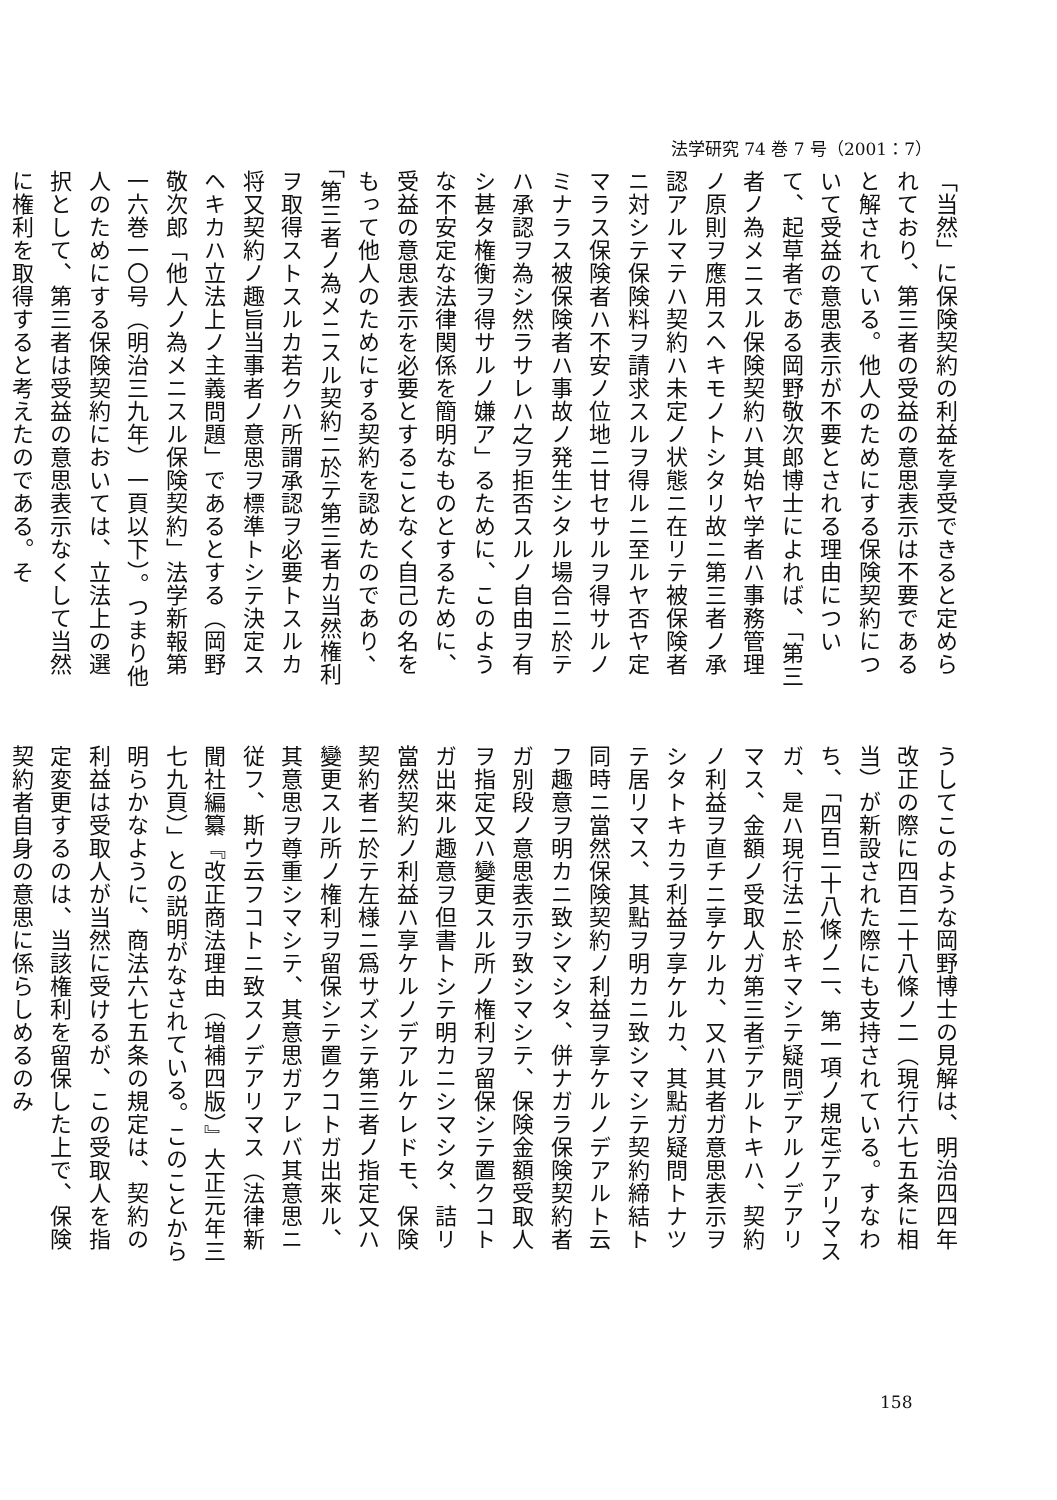法学研究 74 巻 7 号（2001：7）
「当然」に保険契約の利益を享受できると定められており、第三者の受益の意思表示は不要であると解されている。他人のためにする保険契約について受益の意思表示が不要とされる理由について、起草者である岡野敬次郎博士によれば、「第三者ノ為メニスル保険契約ハ其始ヤ学者ハ事務管理ノ原則ヲ應用スヘキモノトシタリ故ニ第三者ノ承認アルマテハ契約ハ未定ノ状態ニ在リテ被保険者ニ対シテ保険料ヲ請求スルヲ得ルニ至ルヤ否ヤ定マラス保険者ハ不安ノ位地ニ甘セサルヲ得サルノミナラス被保険者ハ事故ノ発生シタル場合ニ於テハ承認ヲ為シ然ラサレハ之ヲ拒否スルノ自由ヲ有シ甚タ権衡ヲ得サルノ嫌ア」るために、このような不安定な法律関係を簡明なものとするために、受益の意思表示を必要とすることなく自己の名をもって他人のためにする契約を認めたのであり、「第三者ノ為メニスル契約ニ於テ第三者カ当然権利ヲ取得ストスルカ若クハ所謂承認ヲ必要トスルカ将又契約ノ趣旨当事者ノ意思ヲ標準トシテ決定スヘキカハ立法上ノ主義問題」であるとする（岡野敬次郎「他人ノ為メニスル保険契約」法学新報第一六巻一〇号（明治三九年）一頁以下）。つまり他人のためにする保険契約においては、立法上の選択として、第三者は受益の意思表示なくして当然に権利を取得すると考えたのである。そ
うしてこのような岡野博士の見解は、明治四四年改正の際に四百二十八條ノ二（現行六七五条に相当）が新設された際にも支持されている。すなわち、「四百二十八條ノ二、第一項ノ規定デアリマスガ、是ハ現行法ニ於キマシテ疑問デアルノデアリマス、金額ノ受取人ガ第三者デアルトキハ、契約ノ利益ヲ直チニ享ケルカ、又ハ其者ガ意思表示ヲシタトキカラ利益ヲ享ケルカ、其點ガ疑問トナツテ居リマス、其點ヲ明カニ致シマシテ契約締結ト同時ニ當然保険契約ノ利益ヲ享ケルノデアルト云フ趣意ヲ明カニ致シマシタ、併ナガラ保険契約者ガ別段ノ意思表示ヲ致シマシテ、保険金額受取人ヲ指定又ハ變更スル所ノ権利ヲ留保シテ置クコトガ出來ル趣意ヲ但書トシテ明カニシマシタ、詰リ當然契約ノ利益ハ享ケルノデアルケレドモ、保険契約者ニ於テ左様ニ爲サズシテ第三者ノ指定又ハ變更スル所ノ権利ヲ留保シテ置クコトガ出來ル、其意思ヲ尊重シマシテ、其意思ガアレバ其意思ニ従フ、斯ウ云フコトニ致スノデアリマス（法律新聞社編纂『改正商法理由（増補四版）』大正元年三七九頁）」との説明がなされている。このことから明らかなように、商法六七五条の規定は、契約の利益は受取人が当然に受けるが、この受取人を指定変更するのは、当該権利を留保した上で、保険契約者自身の意思に係らしめるのみ
158